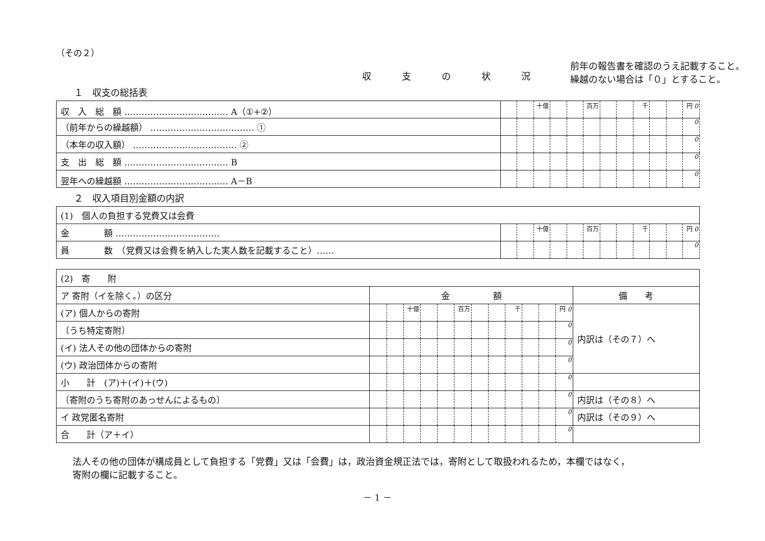（その２）
前年の報告書を確認のうえ記載すること。
繰越のない場合は「０」とすること。
収支の状況
１　収支の総括表
| 収 入 総 額 ……………………………… A（①+②） | | | 十億 | | | 百万 | | | 千 | | | 円 0 |
| （前年からの繰越額） ……………………………… ① | | | | | | | | | | | | 0 |
| （本年の収入額） ……………………………… ② | | | | | | | | | | | | 0 |
| 支 出 総 額 ……………………………… B | | | | | | | | | | | | 0 |
| 翌年への繰越額 ……………………………… A－B | | | | | | | | | | | | 0 |
２　収入項目別金額の内訳
| (1) 個人の負担する党費又は会費 | | | | | | | | | | | | |
| 金 額 ……………………………… | | | 十億 | | | 百万 | | | 千 | | | 円 0 |
| 員 数 （党費又は会費を納入した実人数を記載すること）…… | | | | | | | | | | | | 0 |
| (2) 寄 附 | | | | | | | | | | | | | |
| ア 寄附（イを除く。）の区分 | 金 額 | | | | | | | | | | | | 備 考 |
| (ア) 個人からの寄附 | | | 十億 | | | 百万 | | | 千 | | | 円 0 | 内訳は（その７）へ |
| 〔うち特定寄附〕 | | | | | | | | | | | | 0 | |
| (イ) 法人その他の団体からの寄附 | | | | | | | | | | | | 0 | |
| (ウ) 政治団体からの寄附 | | | | | | | | | | | | 0 | |
| 小 計 (ア)＋(イ)＋(ウ) | | | | | | | | | | | | 0 | |
| 〔寄附のうち寄附のあっせんによるもの〕 | | | | | | | | | | | | 0 | 内訳は（その８）へ |
| イ 政党匿名寄附 | | | | | | | | | | | | 0 | 内訳は（その９）へ |
| 合 計（ア＋イ） | | | | | | | | | | | | 0 | |
法人その他の団体が構成員として負担する「党費」又は「会費」は，政治資金規正法では，寄附として取扱われるため，本欄ではなく，
寄附の欄に記載すること。
－ 1 －